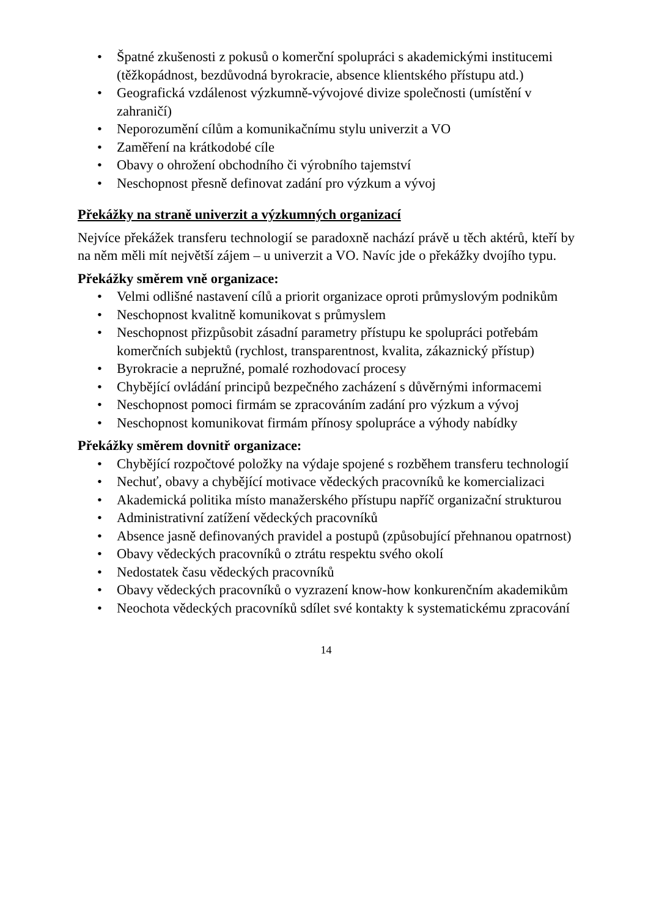• Špatné zkušenosti z pokusů o komerční spolupráci s akademickými institucemi (těžkopádnost, bezdůvodná byrokracie, absence klientského přístupu atd.)
• Geografická vzdálenost výzkumně-vývojové divize společnosti (umístění v zahraničí)
• Neporozumění cílům a komunikačnímu stylu univerzit a VO
• Zaměření na krátkodobé cíle
• Obavy o ohrožení obchodního či výrobního tajemství
• Neschopnost přesně definovat zadání pro výzkum a vývoj
Překážky na straně univerzit a výzkumných organizací
Nejvíce překážek transferu technologií se paradoxně nachází právě u těch aktérů, kteří by na něm měli mít největší zájem – u univerzit a VO. Navíc jde o překážky dvojího typu.
Překážky směrem vně organizace:
• Velmi odlišné nastavení cílů a priorit organizace oproti průmyslovým podnikům
• Neschopnost kvalitně komunikovat s průmyslem
• Neschopnost přizpůsobit zásadní parametry přístupu ke spolupráci potřebám komerčních subjektů (rychlost, transparentnost, kvalita, zákaznický přístup)
• Byrokracie a nepružné, pomalé rozhodovací procesy
• Chybějící ovládání principů bezpečného zacházení s důvěrnými informacemi
• Neschopnost pomoci firmám se zpracováním zadání pro výzkum a vývoj
• Neschopnost komunikovat firmám přínosy spolupráce a výhody nabídky
Překážky směrem dovnitř organizace:
• Chybějící rozpočtové položky na výdaje spojené s rozběhem transferu technologií
• Nechuť, obavy a chybějící motivace vědeckých pracovníků ke komercializaci
• Akademická politika místo manažerského přístupu napříč organizační strukturou
• Administrativní zatížení vědeckých pracovníků
• Absence jasně definovaných pravidel a postupů (způsobující přehnanou opatrnost)
• Obavy vědeckých pracovníků o ztrátu respektu svého okolí
• Nedostatek času vědeckých pracovníků
• Obavy vědeckých pracovníků o vyzrazení know-how konkurenčním akademikům
• Neochota vědeckých pracovníků sdílet své kontakty k systematickému zpracování
14